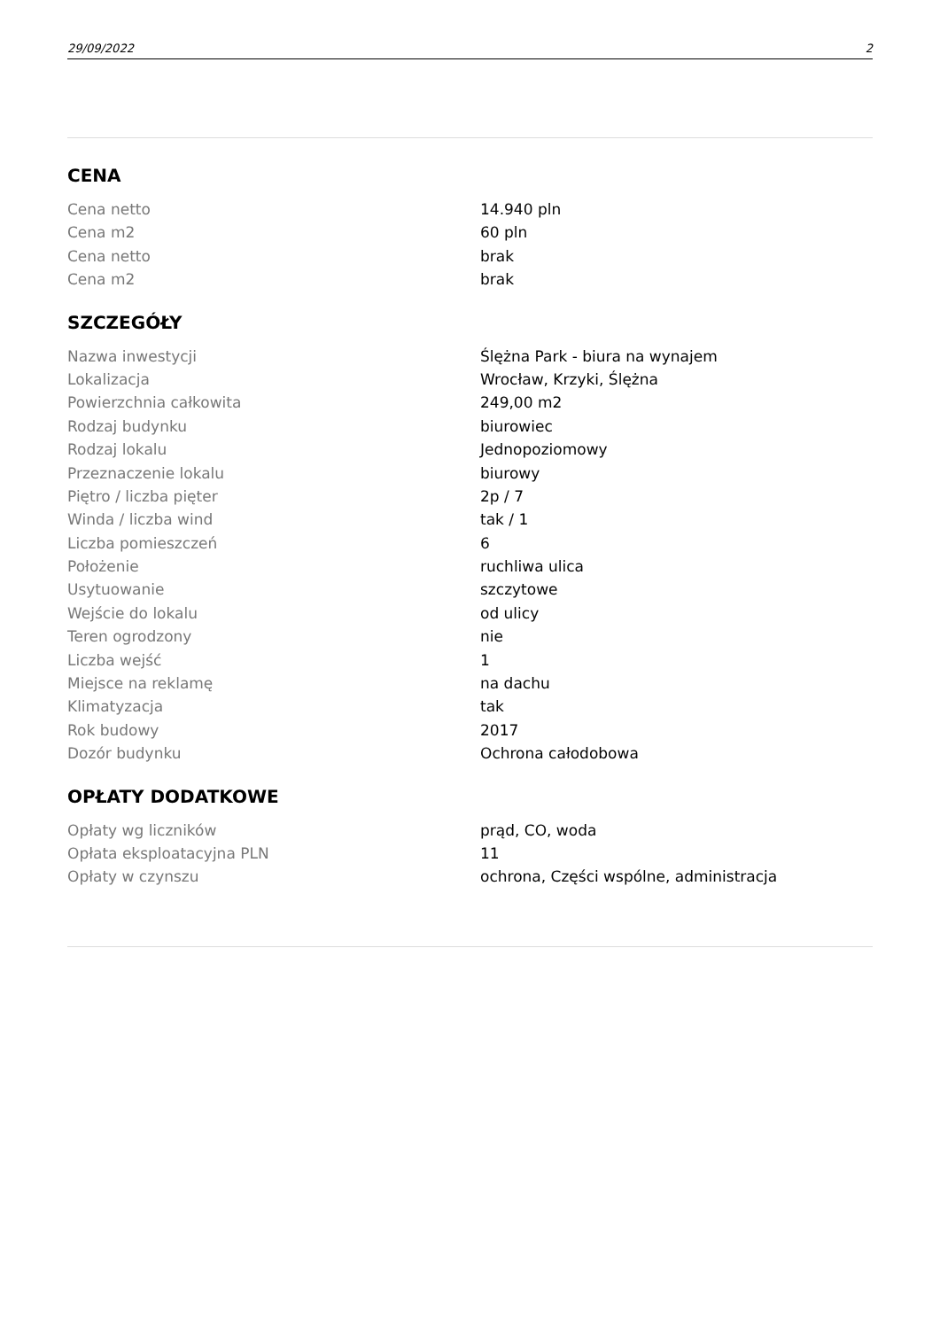29/09/2022 2
CENA
| Cena netto | 14.940 pln |
| Cena m2 | 60 pln |
| Cena netto | brak |
| Cena m2 | brak |
SZCZEGÓŁY
| Nazwa inwestycji | Ślężna Park - biura na wynajem |
| Lokalizacja | Wrocław, Krzyki, Ślężna |
| Powierzchnia całkowita | 249,00 m2 |
| Rodzaj budynku | biurowiec |
| Rodzaj lokalu | Jednopoziomowy |
| Przeznaczenie lokalu | biurowy |
| Piętro / liczba pięter | 2p / 7 |
| Winda / liczba wind | tak / 1 |
| Liczba pomieszczeń | 6 |
| Położenie | ruchliwa ulica |
| Usytuowanie | szczytowe |
| Wejście do lokalu | od ulicy |
| Teren ogrodzony | nie |
| Liczba wejść | 1 |
| Miejsce na reklamę | na dachu |
| Klimatyzacja | tak |
| Rok budowy | 2017 |
| Dozór budynku | Ochrona całodobowa |
OPŁATY DODATKOWE
| Opłaty wg liczników | prąd, CO, woda |
| Opłata eksploatacyjna PLN | 11 |
| Opłaty w czynszu | ochrona, Części wspólne, administracja |